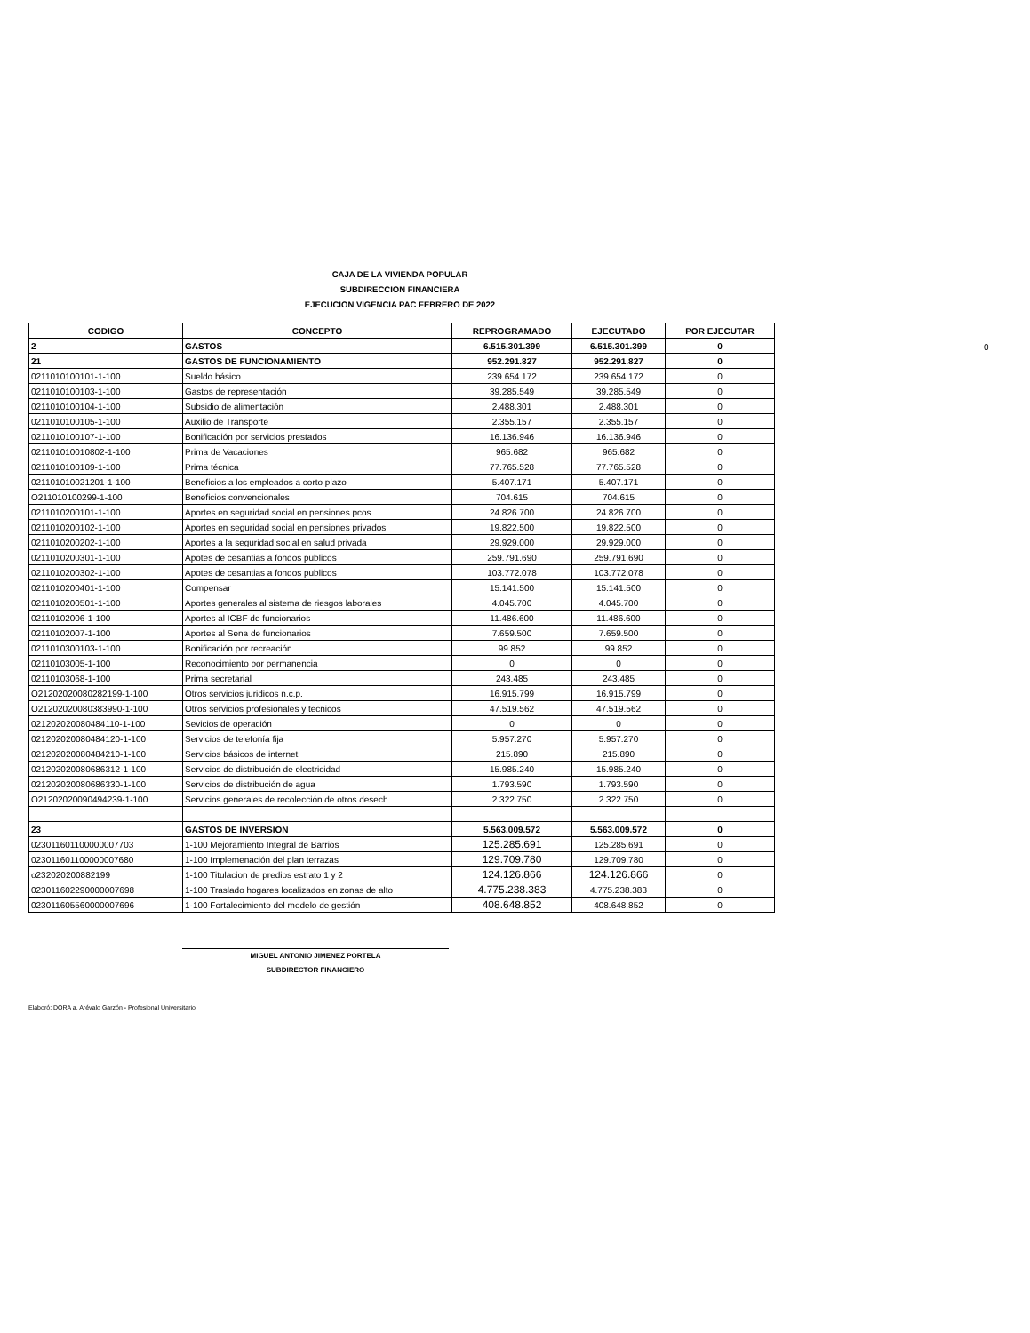CAJA DE LA VIVIENDA POPULAR
SUBDIRECCION FINANCIERA
EJECUCION VIGENCIA PAC FEBRERO DE 2022
0
| CODIGO | CONCEPTO | REPROGRAMADO | EJECUTADO | POR EJECUTAR |
| --- | --- | --- | --- | --- |
| 2 | GASTOS | 6.515.301.399 | 6.515.301.399 | 0 |
| 21 | GASTOS DE FUNCIONAMIENTO | 952.291.827 | 952.291.827 | 0 |
| 0211010100101-1-100 | Sueldo básico | 239.654.172 | 239.654.172 | 0 |
| 0211010100103-1-100 | Gastos de representación | 39.285.549 | 39.285.549 | 0 |
| 0211010100104-1-100 | Subsidio de alimentación | 2.488.301 | 2.488.301 | 0 |
| 0211010100105-1-100 | Auxilio de Transporte | 2.355.157 | 2.355.157 | 0 |
| 0211010100107-1-100 | Bonificación por servicios prestados | 16.136.946 | 16.136.946 | 0 |
| 021101010010802-1-100 | Prima de Vacaciones | 965.682 | 965.682 | 0 |
| 0211010100109-1-100 | Prima técnica | 77.765.528 | 77.765.528 | 0 |
| 021101010021201-1-100 | Beneficios a los empleados a corto plazo | 5.407.171 | 5.407.171 | 0 |
| O211010100299-1-100 | Beneficios convencionales | 704.615 | 704.615 | 0 |
| 0211010200101-1-100 | Aportes en seguridad social en pensiones pcos | 24.826.700 | 24.826.700 | 0 |
| 0211010200102-1-100 | Aportes en seguridad social en pensiones privados | 19.822.500 | 19.822.500 | 0 |
| 0211010200202-1-100 | Aportes a la seguridad social en salud privada | 29.929.000 | 29.929.000 | 0 |
| 0211010200301-1-100 | Apotes de cesantias a fondos publicos | 259.791.690 | 259.791.690 | 0 |
| 0211010200302-1-100 | Apotes de cesantias a fondos publicos | 103.772.078 | 103.772.078 | 0 |
| 0211010200401-1-100 | Compensar | 15.141.500 | 15.141.500 | 0 |
| 0211010200501-1-100 | Aportes generales al sistema de riesgos laborales | 4.045.700 | 4.045.700 | 0 |
| 02110102006-1-100 | Aportes al ICBF de funcionarios | 11.486.600 | 11.486.600 | 0 |
| 02110102007-1-100 | Aportes al Sena de funcionarios | 7.659.500 | 7.659.500 | 0 |
| 0211010300103-1-100 | Bonificación por recreación | 99.852 | 99.852 | 0 |
| 02110103005-1-100 | Reconocimiento por permanencia | 0 | 0 | 0 |
| 02110103068-1-100 | Prima secretarial | 243.485 | 243.485 | 0 |
| O21202020080282199-1-100 | Otros servicios juridicos n.c.p. | 16.915.799 | 16.915.799 | 0 |
| O21202020080383990-1-100 | Otros servicios profesionales y tecnicos | 47.519.562 | 47.519.562 | 0 |
| 021202020080484110-1-100 | Sevicios de operación | 0 | 0 | 0 |
| 021202020080484120-1-100 | Servicios de telefonía fija | 5.957.270 | 5.957.270 | 0 |
| 021202020080484210-1-100 | Servicios básicos de internet | 215.890 | 215.890 | 0 |
| 021202020080686312-1-100 | Servicios de distribución de electricidad | 15.985.240 | 15.985.240 | 0 |
| 021202020080686330-1-100 | Servicios de distribución de agua | 1.793.590 | 1.793.590 | 0 |
| O21202020090494239-1-100 | Servicios generales de recolección de otros desech | 2.322.750 | 2.322.750 | 0 |
| 23 | GASTOS DE INVERSION | 5.563.009.572 | 5.563.009.572 | 0 |
| 023011601100000007703 | 1-100 Mejoramiento Integral de Barrios | 125.285.691 | 125.285.691 | 0 |
| 023011601100000007680 | 1-100 Implemenación del plan terrazas | 129.709.780 | 129.709.780 | 0 |
| o232020200882199 | 1-100 Titulacion de predios estrato 1 y 2 | 124.126.866 | 124.126.866 | 0 |
| 023011602290000007698 | 1-100 Traslado hogares localizados en zonas de alto | 4.775.238.383 | 4.775.238.383 | 0 |
| 023011605560000007696 | 1-100 Fortalecimiento del modelo de gestión | 408.648.852 | 408.648.852 | 0 |
MIGUEL ANTONIO JIMENEZ PORTELA
SUBDIRECTOR FINANCIERO
Elaboró: DORA a. Arévalo Garzón - Profesional Universitario